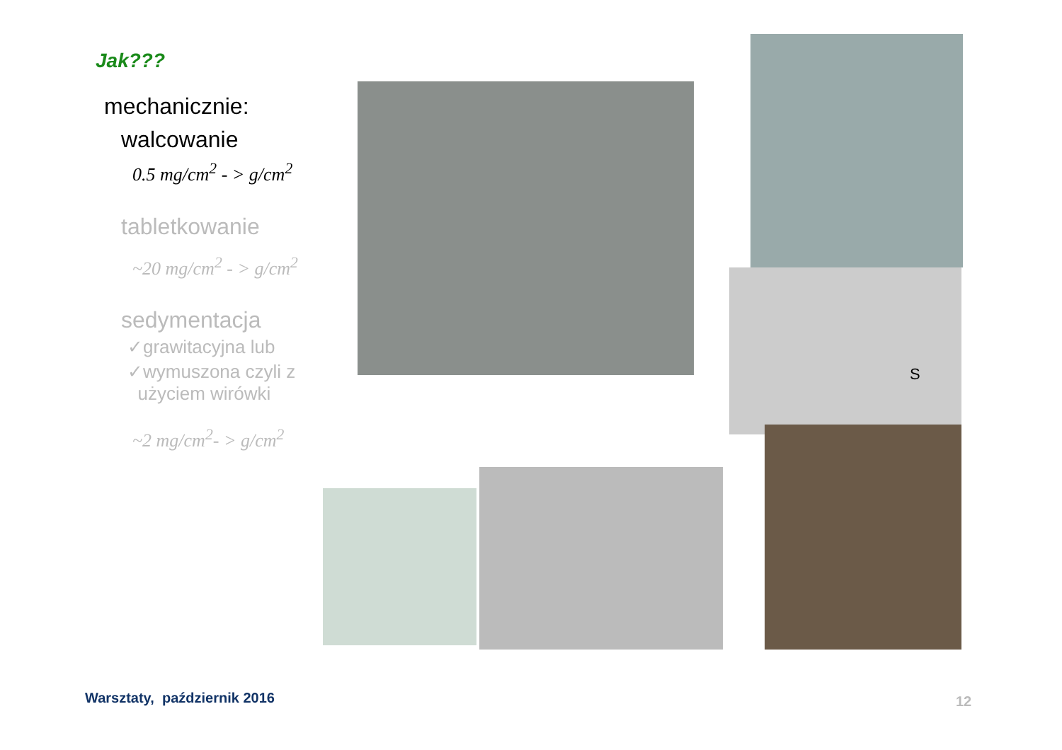Jak???
mechanicznie:
walcowanie
0.5 mg/cm<sup>2</sup> - > g/cm<sup>2</sup>
tabletkowanie
~20 mg/cm<sup>2</sup> - > g/cm<sup>2</sup>
sedymentacja
✓grawitacyjna lub
✓wymuszona czyli z
użyciem wirówki
~2 mg/cm<sup>2</sup>- > g/cm<sup>2</sup>
S
Warsztaty, październik 2016 12